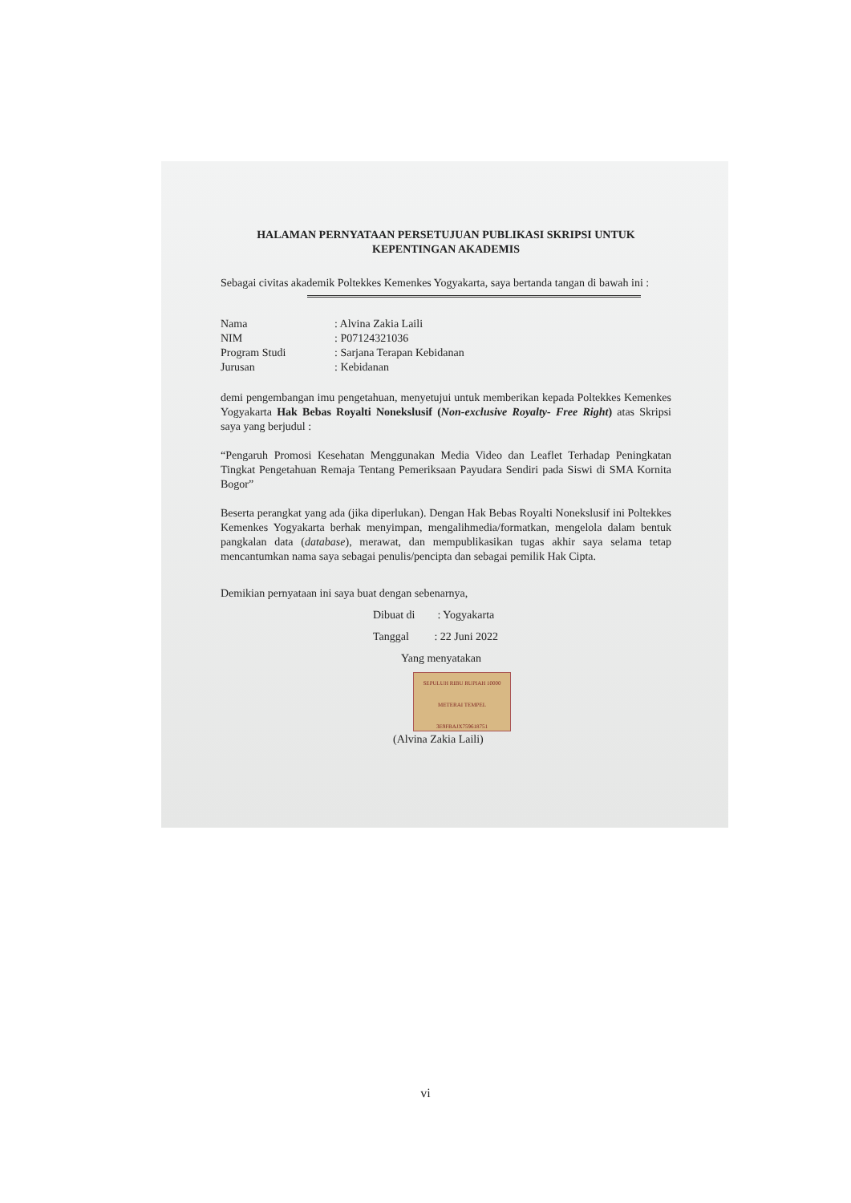HALAMAN PERNYATAAN PERSETUJUAN PUBLIKASI SKRIPSI UNTUK KEPENTINGAN AKADEMIS
Sebagai civitas akademik Poltekkes Kemenkes Yogyakarta, saya bertanda tangan di bawah ini :
| Nama | : Alvina Zakia Laili |
| NIM | : P07124321036 |
| Program Studi | : Sarjana Terapan Kebidanan |
| Jurusan | : Kebidanan |
demi pengembangan imu pengetahuan, menyetujui untuk memberikan kepada Poltekkes Kemenkes Yogyakarta Hak Bebas Royalti Nonekslusif (Non-exclusive Royalty- Free Right) atas Skripsi saya yang berjudul :
“Pengaruh Promosi Kesehatan Menggunakan Media Video dan Leaflet Terhadap Peningkatan Tingkat Pengetahuan Remaja Tentang Pemeriksaan Payudara Sendiri pada Siswi di SMA Kornita Bogor”
Beserta perangkat yang ada (jika diperlukan). Dengan Hak Bebas Royalti Nonekslusif ini Poltekkes Kemenkes Yogyakarta berhak menyimpan, mengalihmedia/formatkan, mengelola dalam bentuk pangkalan data (database), merawat, dan mempublikasikan tugas akhir saya selama tetap mencantumkan nama saya sebagai penulis/pencipta dan sebagai pemilik Hak Cipta.
Demikian pernyataan ini saya buat dengan sebenarnya,
Dibuat di : Yogyakarta
Tanggal : 22 Juni 2022
Yang menyatakan
SEPULUH RIBU RUPIAH 10000
METERAI TEMPEL
3E9FBAJX759618751
(Alvina Zakia Laili)
vi